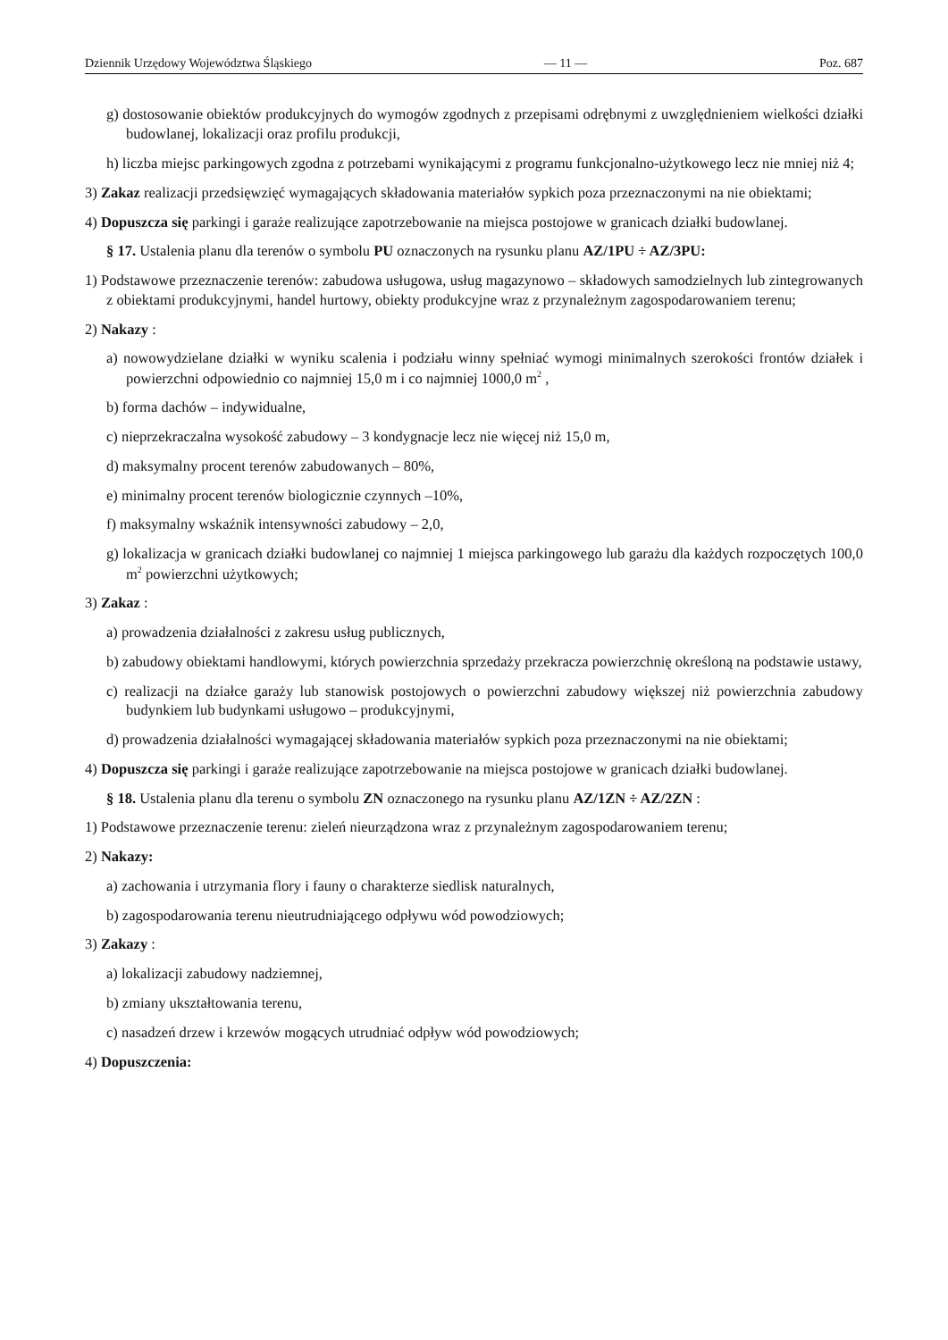Dziennik Urzędowy Województwa Śląskiego — 11 — Poz. 687
g) dostosowanie obiektów produkcyjnych do wymogów zgodnych z przepisami odrębnymi z uwzględnieniem wielkości działki budowlanej, lokalizacji oraz profilu produkcji,
h) liczba miejsc parkingowych zgodna z potrzebami wynikającymi z programu funkcjonalno-użytkowego lecz nie mniej niż 4;
3) Zakaz realizacji przedsięwzięć wymagających składowania materiałów sypkich poza przeznaczonymi na nie obiektami;
4) Dopuszcza się parkingi i garaże realizujące zapotrzebowanie na miejsca postojowe w granicach działki budowlanej.
§ 17. Ustalenia planu dla terenów o symbolu PU oznaczonych na rysunku planu AZ/1PU ÷ AZ/3PU:
1) Podstawowe przeznaczenie terenów: zabudowa usługowa, usług magazynowo – składowych samodzielnych lub zintegrowanych z obiektami produkcyjnymi, handel hurtowy, obiekty produkcyjne wraz z przynależnym zagospodarowaniem terenu;
2) Nakazy :
a) nowowydzielane działki w wyniku scalenia i podziału winny spełniać wymogi minimalnych szerokości frontów działek i powierzchni odpowiednio co najmniej 15,0 m i co najmniej 1000,0 m<sup>2</sup> ,
b) forma dachów – indywidualne,
c) nieprzekraczalna wysokość zabudowy – 3 kondygnacje lecz nie więcej niż 15,0 m,
d) maksymalny procent terenów zabudowanych – 80%,
e) minimalny procent terenów biologicznie czynnych –10%,
f) maksymalny wskaźnik intensywności zabudowy – 2,0,
g) lokalizacja w granicach działki budowlanej co najmniej 1 miejsca parkingowego lub garażu dla każdych rozpoczętych 100,0 m<sup>2</sup> powierzchni użytkowych;
3) Zakaz :
a) prowadzenia działalności z zakresu usług publicznych,
b) zabudowy obiektami handlowymi, których powierzchnia sprzedaży przekracza powierzchnię określoną na podstawie ustawy,
c) realizacji na działce garaży lub stanowisk postojowych o powierzchni zabudowy większej niż powierzchnia zabudowy budynkiem lub budynkami usługowo – produkcyjnymi,
d) prowadzenia działalności wymagającej składowania materiałów sypkich poza przeznaczonymi na nie obiektami;
4) Dopuszcza się parkingi i garaże realizujące zapotrzebowanie na miejsca postojowe w granicach działki budowlanej.
§ 18. Ustalenia planu dla terenu o symbolu ZN oznaczonego na rysunku planu AZ/1ZN ÷ AZ/2ZN :
1) Podstawowe przeznaczenie terenu: zieleń nieurządzona wraz z przynależnym zagospodarowaniem terenu;
2) Nakazy:
a) zachowania i utrzymania flory i fauny o charakterze siedlisk naturalnych,
b) zagospodarowania terenu nieutrudniającego odpływu wód powodziowych;
3) Zakazy :
a) lokalizacji zabudowy nadziemnej,
b) zmiany ukształtowania terenu,
c) nasadzeń drzew i krzewów mogących utrudniać odpływ wód powodziowych;
4) Dopuszczenia: